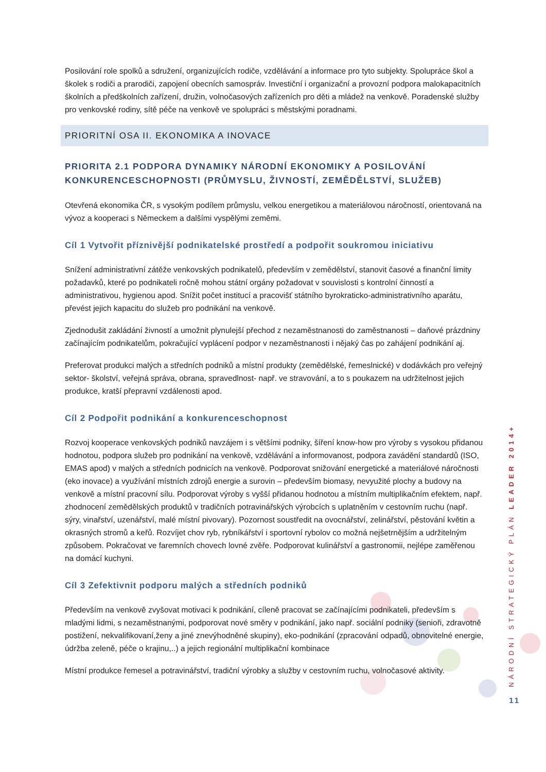Posilování role spolků a sdružení, organizujících rodiče, vzdělávání a informace pro tyto subjekty. Spolupráce škol a školek s rodiči a prarodiči, zapojení obecních samospráv. Investiční i organizační a provozní podpora malokapacitních školních a předškolních zařízení, družin, volnočasových zařízeních pro děti a mládež na venkově. Poradenské služby pro venkovské rodiny, sítě péče na venkově ve spolupráci s městskými poradnami.
PRIORITNÍ OSA II. EKONOMIKA A INOVACE
PRIORITA 2.1 PODPORA DYNAMIKY NÁRODNÍ EKONOMIKY A POSILOVÁNÍ KONKURENCESCHOPNOSTI (PRŮMYSLU, ŽIVNOSTÍ, ZEMĚDĚLSTVÍ, SLUŽEB)
Otevřená ekonomika ČR, s vysokým podílem průmyslu, velkou energetikou a materiálovou náročností, orientovaná na vývoz a kooperaci s Německem a dalšími vyspělými zeměmi.
Cíl 1 Vytvořit příznivější podnikatelské prostředí a podpořit soukromou iniciativu
Snížení administrativní zátěže venkovských podnikatelů, především v zemědělství, stanovit časové a finanční limity požadavků, které po podnikateli ročně mohou státní orgány požadovat v souvislosti s kontrolní činností a administrativou, hygienou apod. Snížit počet institucí a pracovišť státního byrokraticko-administrativního aparátu, převést jejich kapacitu do služeb pro podnikání na venkově.
Zjednodušit zakládání živností a umožnit plynulejší přechod z nezaměstnanosti do zaměstnanosti – daňové prázdniny začínajícím podnikatelům, pokračující vyplácení podpor v nezaměstnanosti i nějaký čas po zahájení podnikání aj.
Preferovat produkci malých a středních podniků a místní produkty (zemědělské, řemeslnické) v dodávkách pro veřejný sektor- školství, veřejná správa, obrana, spravedlnost- např. ve stravování, a to s poukazem na udržitelnost jejich produkce, kratší přepravní vzdálenosti apod.
Cíl 2 Podpořit podnikání a konkurenceschopnost
Rozvoj kooperace venkovských podniků navzájem i s většími podniky, šíření know-how pro výroby s vysokou přidanou hodnotou, podpora služeb pro podnikání na venkově, vzdělávání a informovanost, podpora zavádění standardů (ISO, EMAS apod) v malých a středních podnicích na venkově. Podporovat snižování energetické a materiálové náročnosti (eko inovace) a využívání místních zdrojů energie a surovin – především biomasy, nevyužité plochy a budovy na venkově a místní pracovní sílu. Podporovat výroby s vyšší přidanou hodnotou a místním multiplikačním efektem, např. zhodnocení zemědělských produktů v tradičních potravinářských výrobcích s uplatněním v cestovním ruchu (např. sýry, vinařství, uzenářství, malé místní pivovary). Pozornost soustředit na ovocnářství, zelinářství, pěstování květin a okrasných stromů a keřů. Rozvíjet chov ryb, rybníkářství i sportovní rybolov co možná nejšetrnějším a udržitelným způsobem. Pokračovat ve faremních chovech lovné zvěře. Podporovat kulinářství a gastronomii, nejlépe zaměřenou na domácí kuchyni.
Cíl 3 Zefektivnit podporu malých a středních podniků
Především na venkově zvyšovat motivaci k podnikání, cíleně pracovat se začínajícími podnikateli, především s mladými lidmi, s nezaměstnanými, podporovat nové směry v podnikání, jako např. sociální podniky (senioři, zdravotně postižení, nekvalifikovaní,ženy a jiné znevýhodněné skupiny), eko-podnikání (zpracování odpadů, obnovitelné energie, údržba zeleně, péče o krajinu,..) a jejich regionální multiplikační kombinace
Místní produkce řemesel a potravinářství, tradiční výrobky a služby v cestovním ruchu, volnočasové aktivity.
NÁRODNÍ STRATEGICKÝ PLÁN LEADER 2014+
11